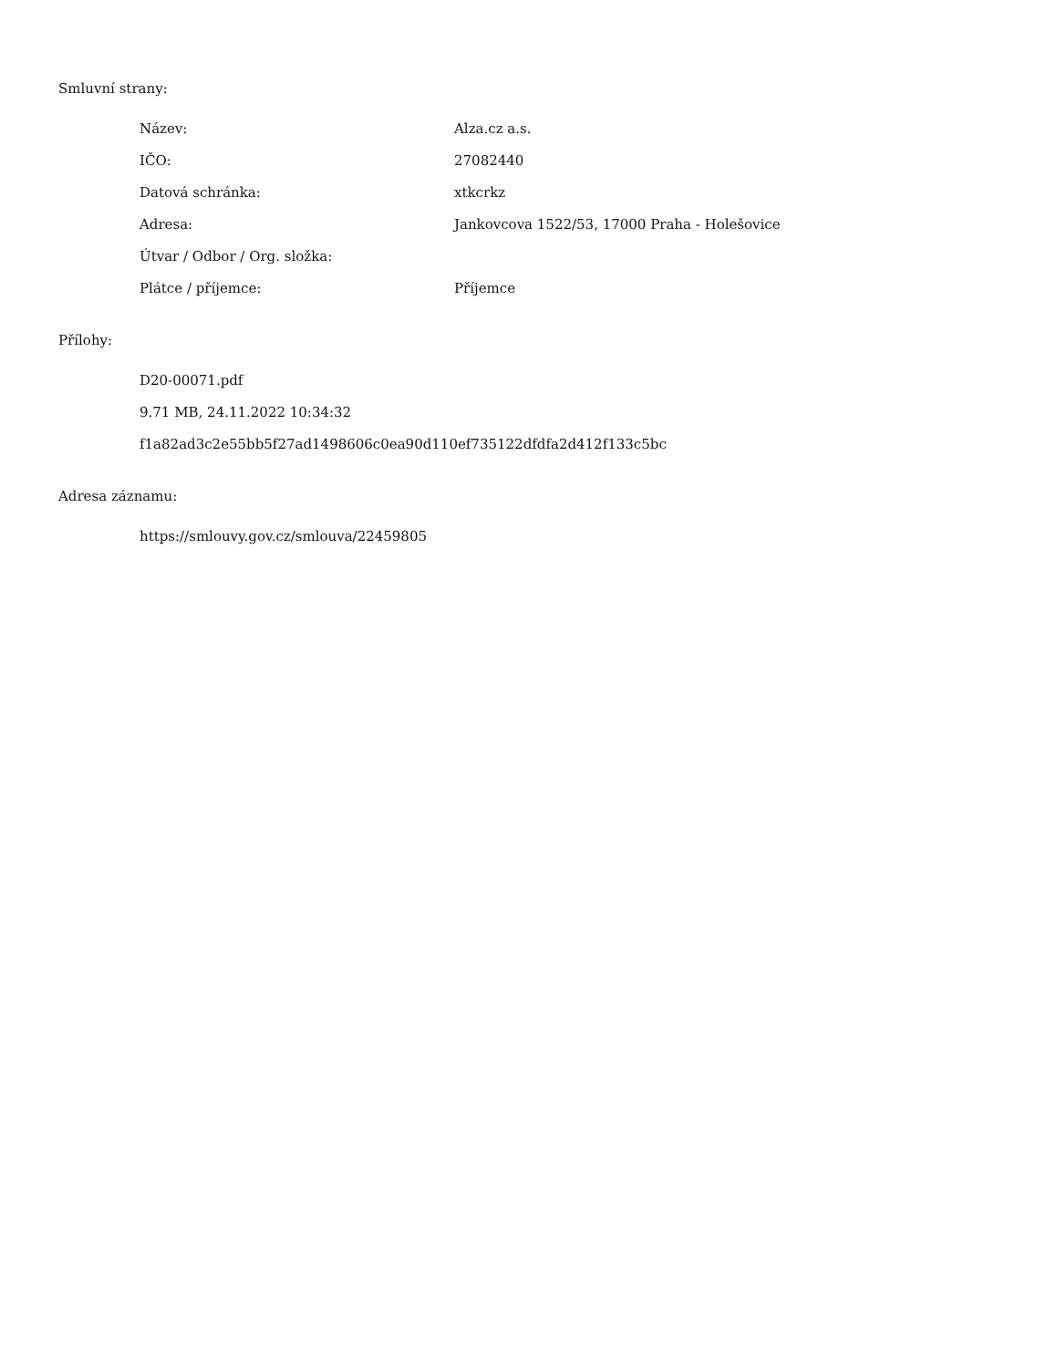Smluvní strany:
| Název: | Alza.cz a.s. |
| IČO: | 27082440 |
| Datová schránka: | xtkcrkz |
| Adresa: | Jankovcova 1522/53, 17000 Praha - Holešovice |
| Útvar / Odbor / Org. složka: | |
| Plátce / příjemce: | Příjemce |
Přílohy:
D20-00071.pdf
9.71 MB, 24.11.2022 10:34:32
f1a82ad3c2e55bb5f27ad1498606c0ea90d110ef735122dfdfa2d412f133c5bc
Adresa záznamu:
https://smlouvy.gov.cz/smlouva/22459805